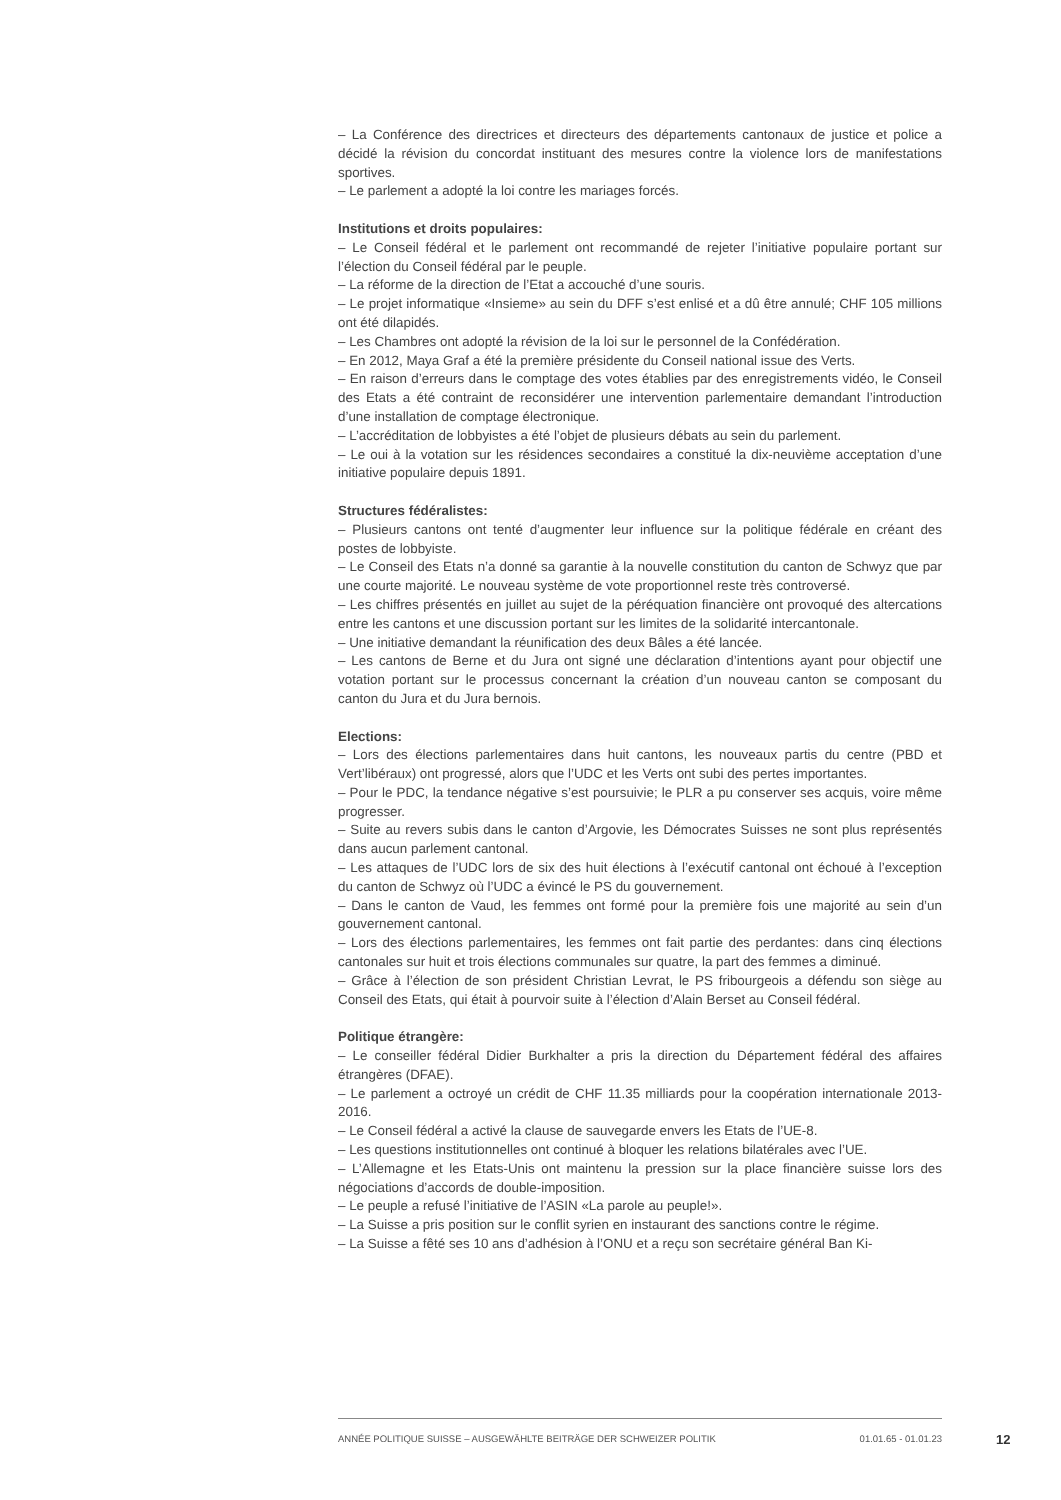– La Conférence des directrices et directeurs des départements cantonaux de justice et police a décidé la révision du concordat instituant des mesures contre la violence lors de manifestations sportives.
– Le parlement a adopté la loi contre les mariages forcés.
Institutions et droits populaires:
– Le Conseil fédéral et le parlement ont recommandé de rejeter l’initiative populaire portant sur l’élection du Conseil fédéral par le peuple.
– La réforme de la direction de l’Etat a accouché d’une souris.
– Le projet informatique «Insieme» au sein du DFF s’est enlisé et a dû être annulé; CHF 105 millions ont été dilapidés.
– Les Chambres ont adopté la révision de la loi sur le personnel de la Confédération.
– En 2012, Maya Graf a été la première présidente du Conseil national issue des Verts.
– En raison d’erreurs dans le comptage des votes établies par des enregistrements vidéo, le Conseil des Etats a été contraint de reconsidérer une intervention parlementaire demandant l’introduction d’une installation de comptage électronique.
– L’accréditation de lobbyistes a été l’objet de plusieurs débats au sein du parlement.
– Le oui à la votation sur les résidences secondaires a constitué la dix-neuvième acceptation d’une initiative populaire depuis 1891.
Structures fédéralistes:
– Plusieurs cantons ont tenté d’augmenter leur influence sur la politique fédérale en créant des postes de lobbyiste.
– Le Conseil des Etats n’a donné sa garantie à la nouvelle constitution du canton de Schwyz que par une courte majorité. Le nouveau système de vote proportionnel reste très controversé.
– Les chiffres présentés en juillet au sujet de la péréquation financière ont provoqué des altercations entre les cantons et une discussion portant sur les limites de la solidarité intercantonale.
– Une initiative demandant la réunification des deux Bâles a été lancée.
– Les cantons de Berne et du Jura ont signé une déclaration d’intentions ayant pour objectif une votation portant sur le processus concernant la création d’un nouveau canton se composant du canton du Jura et du Jura bernois.
Elections:
– Lors des élections parlementaires dans huit cantons, les nouveaux partis du centre (PBD et Vert’libéraux) ont progressé, alors que l’UDC et les Verts ont subi des pertes importantes.
– Pour le PDC, la tendance négative s’est poursuivie; le PLR a pu conserver ses acquis, voire même progresser.
– Suite au revers subis dans le canton d’Argovie, les Démocrates Suisses ne sont plus représentés dans aucun parlement cantonal.
– Les attaques de l’UDC lors de six des huit élections à l’exécutif cantonal ont échoué à l’exception du canton de Schwyz où l’UDC a évincé le PS du gouvernement.
– Dans le canton de Vaud, les femmes ont formé pour la première fois une majorité au sein d’un gouvernement cantonal.
– Lors des élections parlementaires, les femmes ont fait partie des perdantes: dans cinq élections cantonales sur huit et trois élections communales sur quatre, la part des femmes a diminué.
– Grâce à l’élection de son président Christian Levrat, le PS fribourgeois a défendu son siège au Conseil des Etats, qui était à pourvoir suite à l’élection d’Alain Berset au Conseil fédéral.
Politique étrangère:
– Le conseiller fédéral Didier Burkhalter a pris la direction du Département fédéral des affaires étrangères (DFAE).
– Le parlement a octroyé un crédit de CHF 11.35 milliards pour la coopération internationale 2013-2016.
– Le Conseil fédéral a activé la clause de sauvegarde envers les Etats de l’UE-8.
– Les questions institutionnelles ont continué à bloquer les relations bilatérales avec l’UE.
– L’Allemagne et les Etats-Unis ont maintenu la pression sur la place financière suisse lors des négociations d’accords de double-imposition.
– Le peuple a refusé l’initiative de l’ASIN «La parole au peuple!».
– La Suisse a pris position sur le conflit syrien en instaurant des sanctions contre le régime.
– La Suisse a fêté ses 10 ans d’adhésion à l’ONU et a reçu son secrétaire général Ban Ki-
ANNÉE POLITIQUE SUISSE – AUSGEWÄHLTE BEITRÄGE DER SCHWEIZER POLITIK 01.01.65 - 01.01.23
12